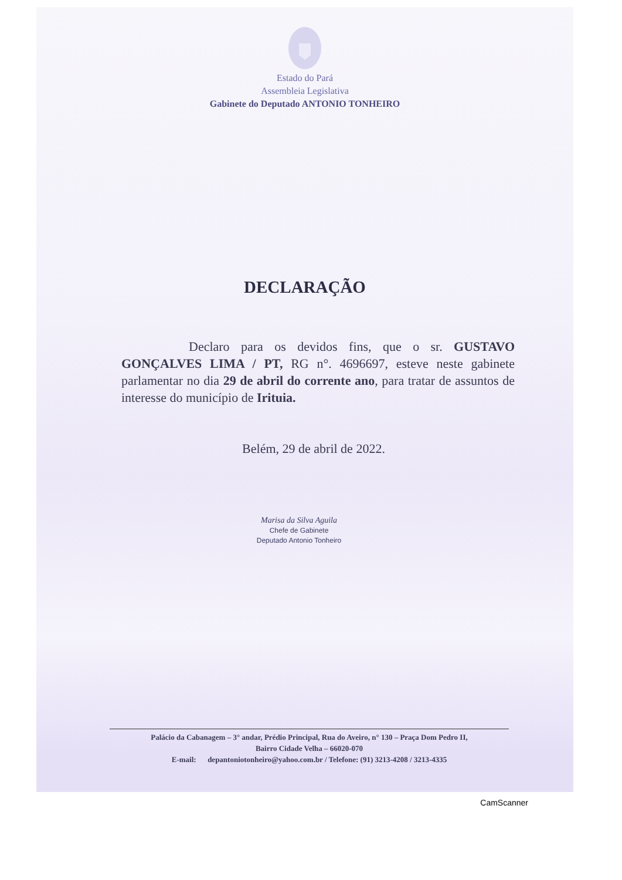Estado do Pará
Assembleia Legislativa
Gabinete do Deputado ANTONIO TONHEIRO
DECLARAÇÃO
Declaro para os devidos fins, que o sr. GUSTAVO GONÇALVES LIMA / PT, RG n°. 4696697, esteve neste gabinete parlamentar no dia 29 de abril do corrente ano, para tratar de assuntos de interesse do município de Irituia.
Belém, 29 de abril de 2022.
Marisa da Silva Aguila
Chefe de Gabinete
Deputado Antonio Tonheiro
Palácio da Cabanagem – 3° andar, Prédio Principal, Rua do Aveiro, n° 130 – Praça Dom Pedro II,
Bairro Cidade Velha – 66020-070
E-mail: depantoniotonheiro@yahoo.com.br / Telefone: (91) 3213-4208 / 3213-4335
CamScanner